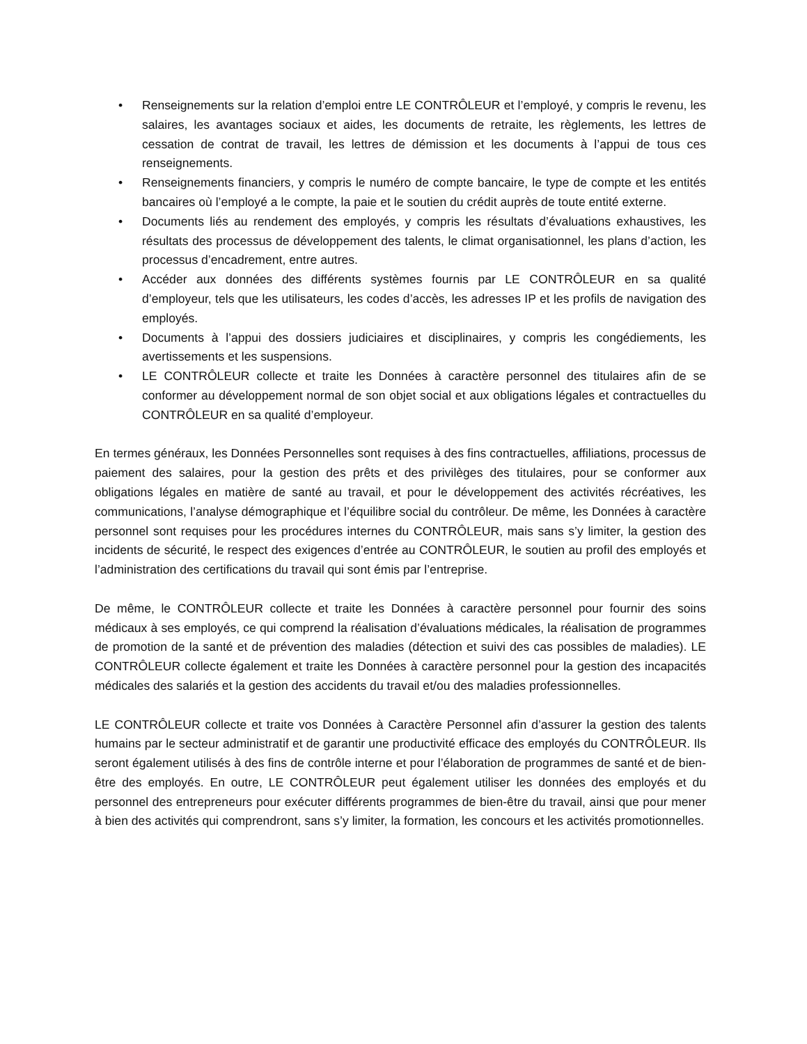• Renseignements sur la relation d’emploi entre LE CONTRÔLEUR et l’employé, y compris le revenu, les salaires, les avantages sociaux et aides, les documents de retraite, les règlements, les lettres de cessation de contrat de travail, les lettres de démission et les documents à l’appui de tous ces renseignements.
• Renseignements financiers, y compris le numéro de compte bancaire, le type de compte et les entités bancaires où l’employé a le compte, la paie et le soutien du crédit auprès de toute entité externe.
• Documents liés au rendement des employés, y compris les résultats d’évaluations exhaustives, les résultats des processus de développement des talents, le climat organisationnel, les plans d’action, les processus d’encadrement, entre autres.
• Accéder aux données des différents systèmes fournis par LE CONTRÔLEUR en sa qualité d’employeur, tels que les utilisateurs, les codes d’accès, les adresses IP et les profils de navigation des employés.
• Documents à l’appui des dossiers judiciaires et disciplinaires, y compris les congédiements, les avertissements et les suspensions.
• LE CONTRÔLEUR collecte et traite les Données à caractère personnel des titulaires afin de se conformer au développement normal de son objet social et aux obligations légales et contractuelles du CONTRÔLEUR en sa qualité d’employeur.
En termes généraux, les Données Personnelles sont requises à des fins contractuelles, affiliations, processus de paiement des salaires, pour la gestion des prêts et des privilèges des titulaires, pour se conformer aux obligations légales en matière de santé au travail, et pour le développement des activités récréatives, les communications, l’analyse démographique et l’équilibre social du contrôleur. De même, les Données à caractère personnel sont requises pour les procédures internes du CONTRÔLEUR, mais sans s’y limiter, la gestion des incidents de sécurité, le respect des exigences d’entrée au CONTRÔLEUR, le soutien au profil des employés et l’administration des certifications du travail qui sont émis par l’entreprise.
De même, le CONTRÔLEUR collecte et traite les Données à caractère personnel pour fournir des soins médicaux à ses employés, ce qui comprend la réalisation d’évaluations médicales, la réalisation de programmes de promotion de la santé et de prévention des maladies (détection et suivi des cas possibles de maladies). LE CONTRÔLEUR collecte également et traite les Données à caractère personnel pour la gestion des incapacités médicales des salariés et la gestion des accidents du travail et/ou des maladies professionnelles.
LE CONTRÔLEUR collecte et traite vos Données à Caractère Personnel afin d’assurer la gestion des talents humains par le secteur administratif et de garantir une productivité efficace des employés du CONTRÔLEUR. Ils seront également utilisés à des fins de contrôle interne et pour l’élaboration de programmes de santé et de bien-être des employés. En outre, LE CONTRÔLEUR peut également utiliser les données des employés et du personnel des entrepreneurs pour exécuter différents programmes de bien-être du travail, ainsi que pour mener à bien des activités qui comprendront, sans s’y limiter, la formation, les concours et les activités promotionnelles.